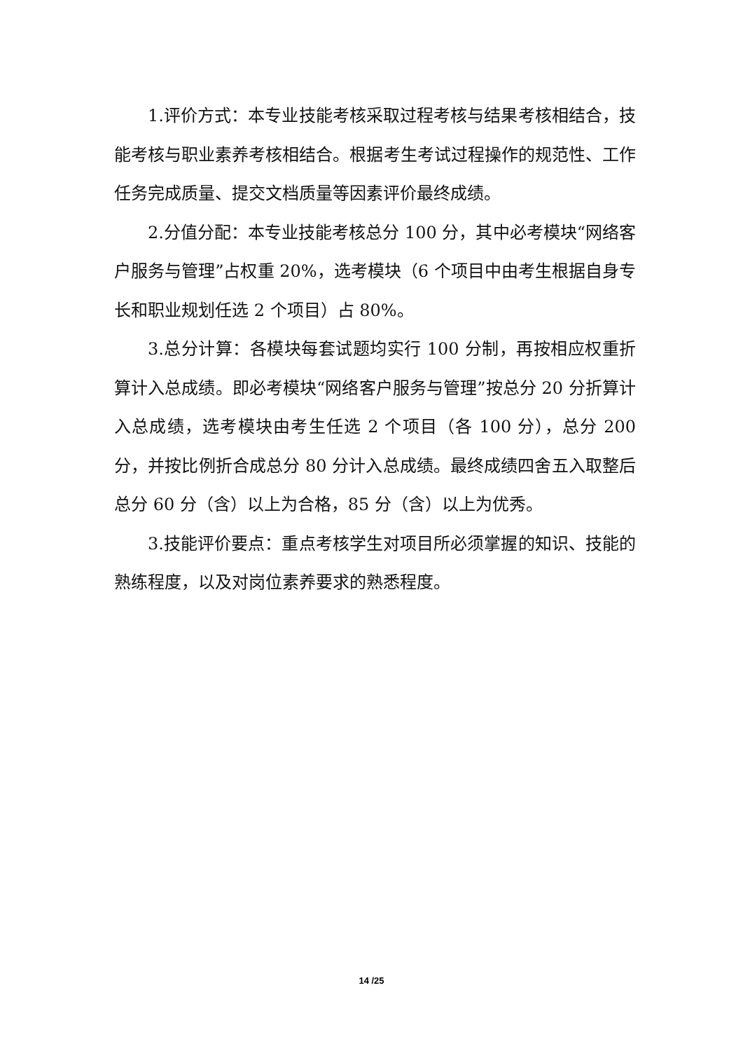1.评价方式：本专业技能考核采取过程考核与结果考核相结合，技能考核与职业素养考核相结合。根据考生考试过程操作的规范性、工作任务完成质量、提交文档质量等因素评价最终成绩。
2.分值分配：本专业技能考核总分 100 分，其中必考模块“网络客户服务与管理”占权重 20%，选考模块（6 个项目中由考生根据自身专长和职业规划任选 2 个项目）占 80%。
3.总分计算：各模块每套试题均实行 100 分制，再按相应权重折算计入总成绩。即必考模块“网络客户服务与管理”按总分 20 分折算计入总成绩，选考模块由考生任选 2 个项目（各 100 分），总分 200 分，并按比例折合成总分 80 分计入总成绩。最终成绩四舍五入取整后总分 60 分（含）以上为合格，85 分（含）以上为优秀。
3.技能评价要点：重点考核学生对项目所必须掌握的知识、技能的熟练程度，以及对岗位素养要求的熟悉程度。
14 /25